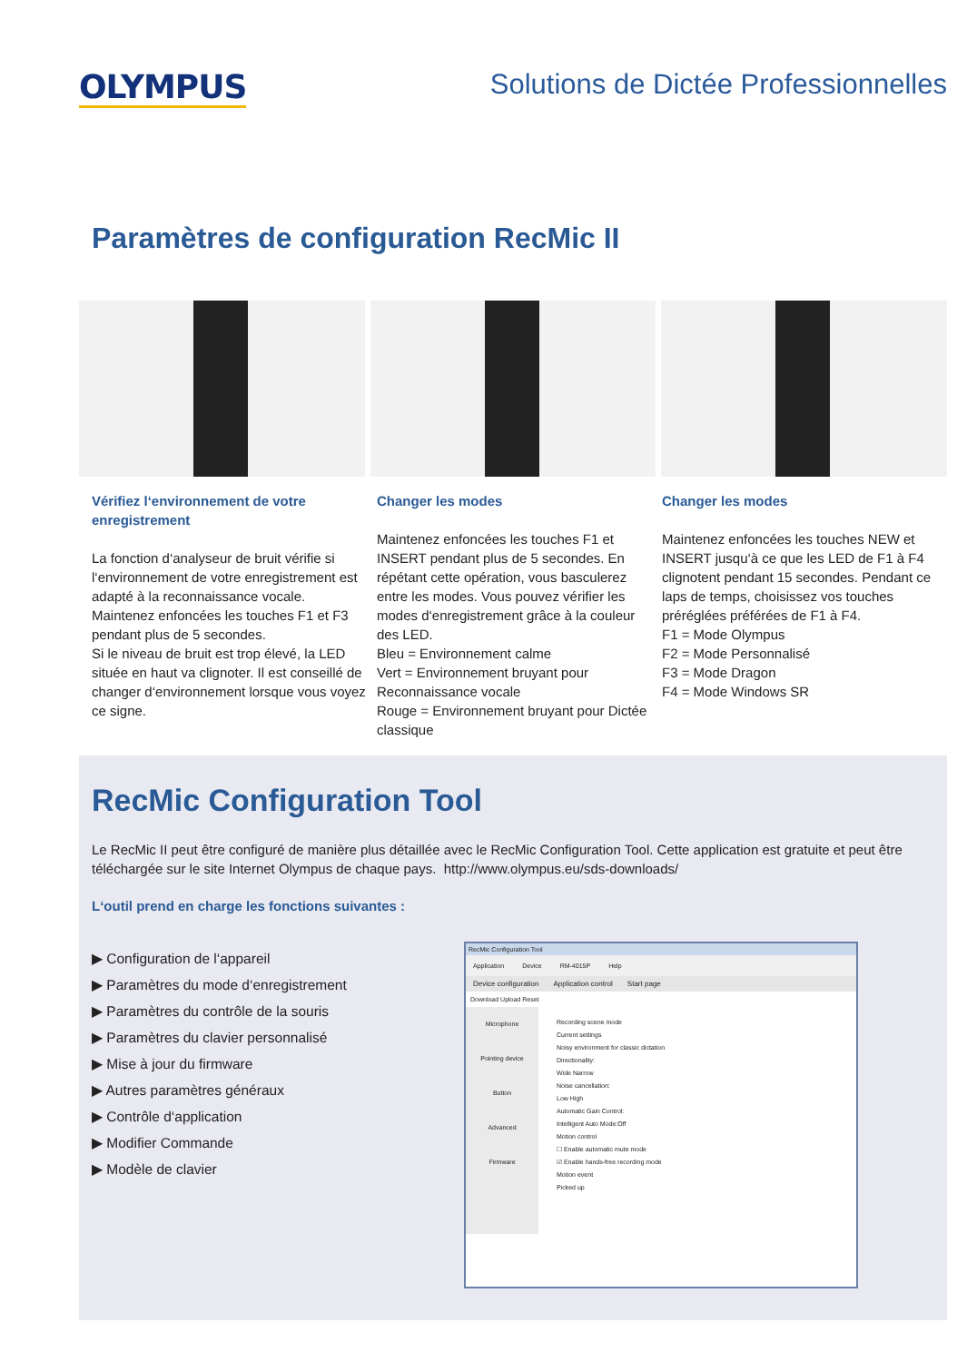OLYMPUS
Solutions de Dictée Professionnelles
Paramètres de configuration RecMic II
Vérifiez l‘environnement de votre enregistrement
La fonction d‘analyseur de bruit vérifie si l‘environnement de votre enregistrement est adapté à la reconnaissance vocale. Maintenez enfoncées les touches F1 et F3 pendant plus de 5 secondes.
Si le niveau de bruit est trop élevé, la LED située en haut va clignoter. Il est conseillé de changer d‘environnement lorsque vous voyez ce signe.
Changer les modes
Maintenez enfoncées les touches F1 et INSERT pendant plus de 5 secondes. En répétant cette opération, vous basculerez entre les modes. Vous pouvez vérifier les modes d‘enregistrement grâce à la couleur des LED.
Bleu = Environnement calme
Vert = Environnement bruyant pour Reconnaissance vocale
Rouge = Environnement bruyant pour Dictée classique
Changer les modes
Maintenez enfoncées les touches NEW et INSERT jusqu‘à ce que les LED de F1 à F4 clignotent pendant 15 secondes. Pendant ce laps de temps, choisissez vos touches préréglées préférées de F1 à F4.
F1 = Mode Olympus
F2 = Mode Personnalisé
F3 = Mode Dragon
F4 = Mode Windows SR
RecMic Configuration Tool
Le RecMic II peut être configuré de manière plus détaillée avec le RecMic Configuration Tool. Cette application est gratuite et peut être téléchargée sur le site Internet Olympus de chaque pays. http://www.olympus.eu/sds-downloads/
L‘outil prend en charge les fonctions suivantes :
▶ Configuration de l‘appareil
▶ Paramètres du mode d‘enregistrement
▶ Paramètres du contrôle de la souris
▶ Paramètres du clavier personnalisé
▶ Mise à jour du firmware
▶ Autres paramètres généraux
▶ Contrôle d‘application
▶ Modifier Commande
▶ Modèle de clavier
RecMic Configuration Tool
Application Device RM-4015P Help
Device configuration Application control Start page
Download Upload Reset
Microphone
Pointing device
Button
Advanced
Firmware
Recording scene mode
Current settings
Noisy environment for classic dictation
Directionality:
Wide Narrow
Noise cancellation:
Low High
Automatic Gain Control:
Intelligent Auto Mode:Off
Motion control
☐ Enable automatic mute mode
☑ Enable hands-free recording mode
Motion event
Picked up